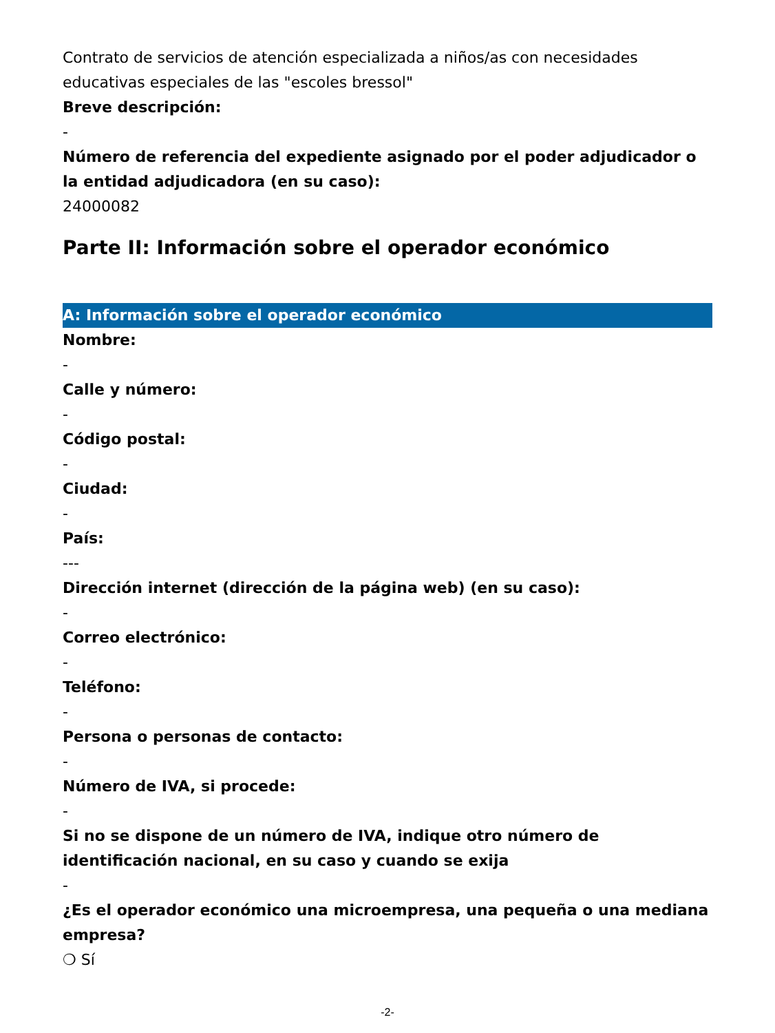Contrato de servicios de atención especializada a niños/as con necesidades educativas especiales de las "escoles bressol"
Breve descripción:
-
Número de referencia del expediente asignado por el poder adjudicador o la entidad adjudicadora (en su caso):
24000082
Parte II: Información sobre el operador económico
A: Información sobre el operador económico
Nombre:
-
Calle y número:
-
Código postal:
-
Ciudad:
-
País:
---
Dirección internet (dirección de la página web) (en su caso):
-
Correo electrónico:
-
Teléfono:
-
Persona o personas de contacto:
-
Número de IVA, si procede:
-
Si no se dispone de un número de IVA, indique otro número de identificación nacional, en su caso y cuando se exija
-
¿Es el operador económico una microempresa, una pequeña o una mediana empresa?
❍ Sí
-2-